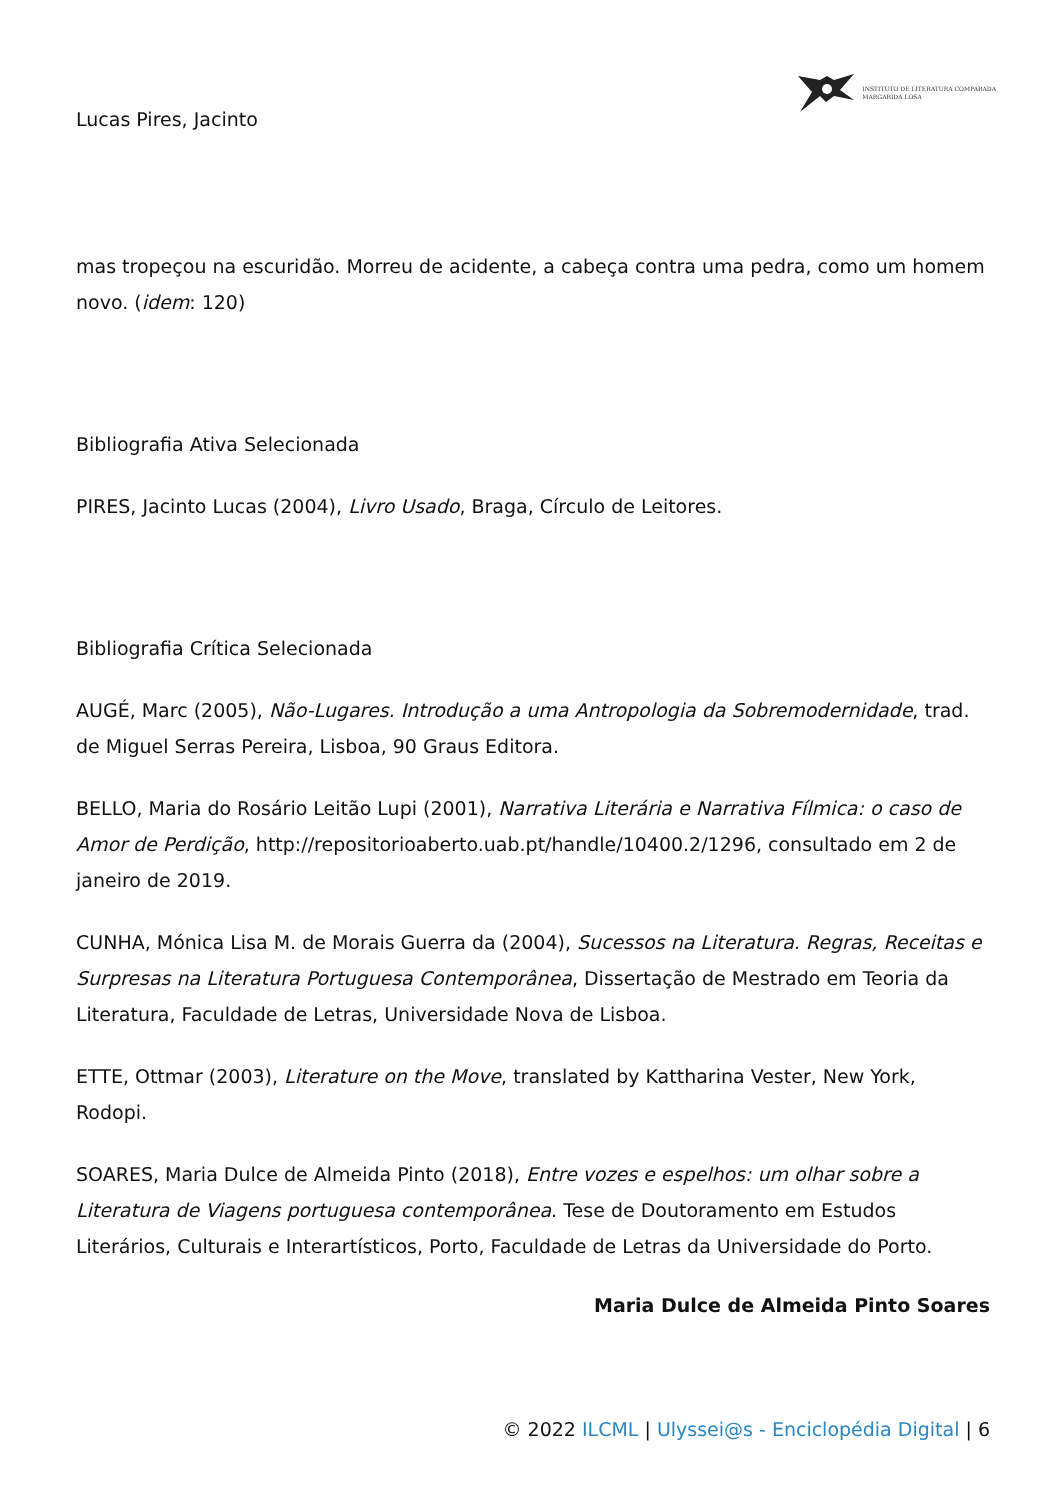Lucas Pires, Jacinto
INSTITUTO DE LITERATURA COMPARADA
MARGARIDA LOSA
mas tropeçou na escuridão. Morreu de acidente, a cabeça contra uma pedra, como um homem novo. (idem: 120)
Bibliografia Ativa Selecionada
PIRES, Jacinto Lucas (2004), Livro Usado, Braga, Círculo de Leitores.
Bibliografia Crítica Selecionada
AUGÉ, Marc (2005), Não-Lugares. Introdução a uma Antropologia da Sobremodernidade, trad. de Miguel Serras Pereira, Lisboa, 90 Graus Editora.
BELLO, Maria do Rosário Leitão Lupi (2001), Narrativa Literária e Narrativa Fílmica: o caso de Amor de Perdição, http://repositorioaberto.uab.pt/handle/10400.2/1296, consultado em 2 de janeiro de 2019.
CUNHA, Mónica Lisa M. de Morais Guerra da (2004), Sucessos na Literatura. Regras, Receitas e Surpresas na Literatura Portuguesa Contemporânea, Dissertação de Mestrado em Teoria da Literatura, Faculdade de Letras, Universidade Nova de Lisboa.
ETTE, Ottmar (2003), Literature on the Move, translated by Kattharina Vester, New York, Rodopi.
SOARES, Maria Dulce de Almeida Pinto (2018), Entre vozes e espelhos: um olhar sobre a Literatura de Viagens portuguesa contemporânea. Tese de Doutoramento em Estudos Literários, Culturais e Interartísticos, Porto, Faculdade de Letras da Universidade do Porto.
Maria Dulce de Almeida Pinto Soares
© 2022 ILCML | Ulyssei@s - Enciclopédia Digital | 6